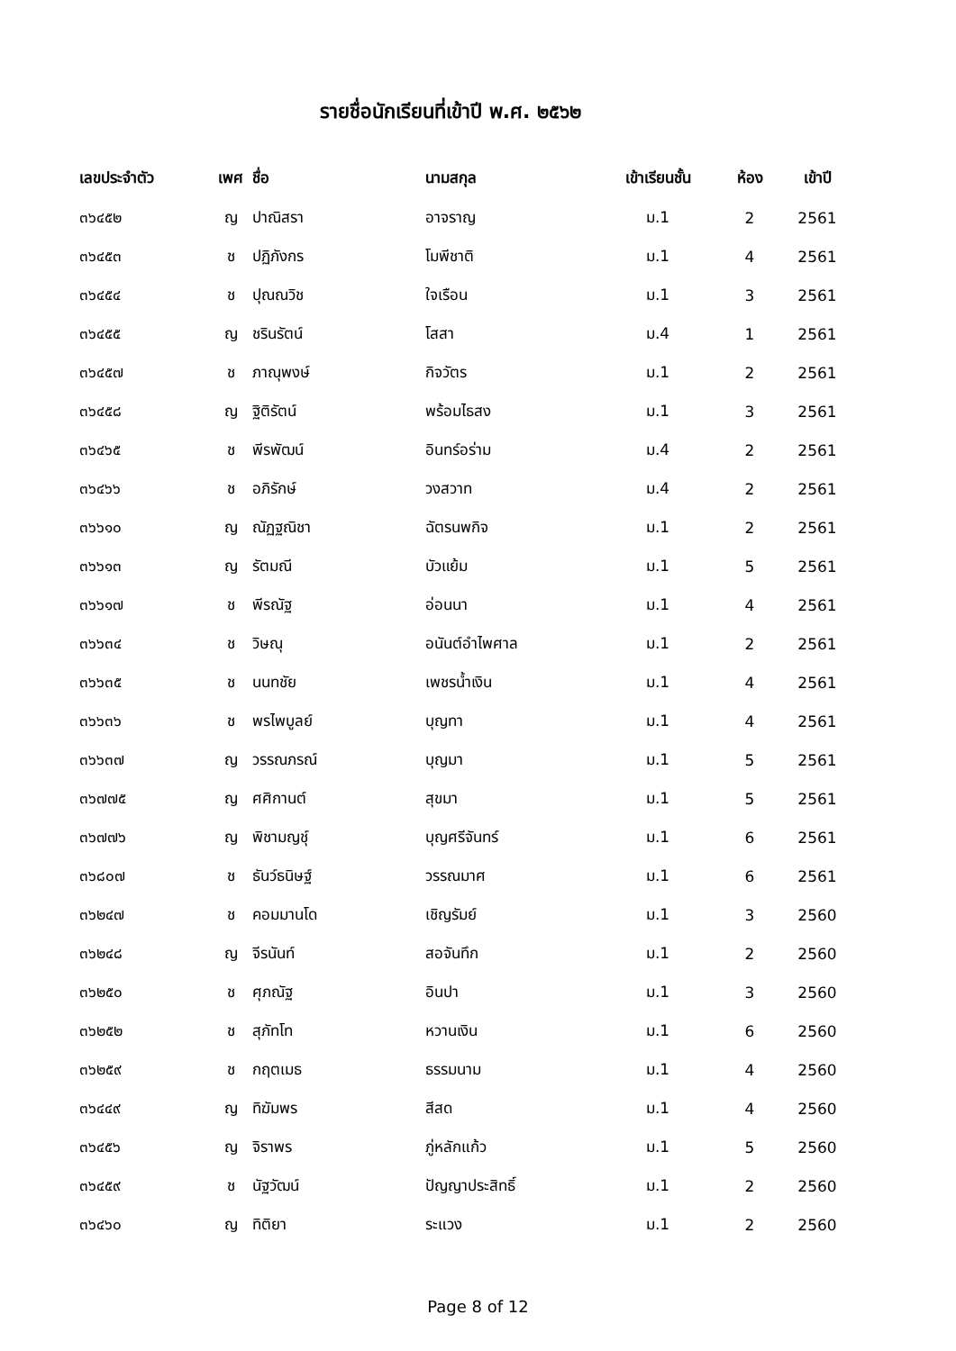รายชื่อนักเรียนที่เข้าปี พ.ศ. ๒๕๖๒
| เลขประจำตัว | เพศ | ชื่อ | นามสกุล | เข้าเรียนชั้น | ห้อง | เข้าปี |
| --- | --- | --- | --- | --- | --- | --- |
| ๓๖๔๕๒ | ญ | ปาณิสรา | อาจราญ | ม.1 | 2 | 2561 |
| ๓๖๔๕๓ | ช | ปฏิภังกร | โมพีชาติ | ม.1 | 4 | 2561 |
| ๓๖๔๕๔ | ช | ปุณณวิช | ใจเรือน | ม.1 | 3 | 2561 |
| ๓๖๔๕๕ | ญ | ชรินรัตน์ | โสสา | ม.4 | 1 | 2561 |
| ๓๖๔๕๗ | ช | ภาณุพงษ์ | กิจวัตร | ม.1 | 2 | 2561 |
| ๓๖๔๕๘ | ญ | ฐิติรัตน์ | พร้อมไธสง | ม.1 | 3 | 2561 |
| ๓๖๔๖๕ | ช | พีรพัฒน์ | อินทร์อร่าม | ม.4 | 2 | 2561 |
| ๓๖๔๖๖ | ช | อภิรักษ์ | วงสวาท | ม.4 | 2 | 2561 |
| ๓๖๖๑๐ | ญ | ณัฏฐณิชา | ฉัตรนพกิจ | ม.1 | 2 | 2561 |
| ๓๖๖๑๓ | ญ | รัตมณี | บัวแย้ม | ม.1 | 5 | 2561 |
| ๓๖๖๑๗ | ช | พีรณัฐ | อ่อนนา | ม.1 | 4 | 2561 |
| ๓๖๖๓๔ | ช | วิษณุ | อนันต์อำไพศาล | ม.1 | 2 | 2561 |
| ๓๖๖๓๕ | ช | นนทชัย | เพชรน้ำเงิน | ม.1 | 4 | 2561 |
| ๓๖๖๓๖ | ช | พรไพบูลย์ | บุญทา | ม.1 | 4 | 2561 |
| ๓๖๖๓๗ | ญ | วรรณภรณ์ | บุญมา | ม.1 | 5 | 2561 |
| ๓๖๗๗๕ | ญ | ศศิกานต์ | สุขมา | ม.1 | 5 | 2561 |
| ๓๖๗๗๖ | ญ | พิชามญชุ์ | บุญศรีจันทร์ | ม.1 | 6 | 2561 |
| ๓๖๘๐๗ | ช | ธันว์ธนิษฐ์ | วรรณมาศ | ม.1 | 6 | 2561 |
| ๓๖๒๔๗ | ช | คอมมานโด | เชิญรัมย์ | ม.1 | 3 | 2560 |
| ๓๖๒๔๘ | ญ | จีรนันท์ | สอจันทึก | ม.1 | 2 | 2560 |
| ๓๖๒๕๐ | ช | ศุภณัฐ | อินปา | ม.1 | 3 | 2560 |
| ๓๖๒๕๒ | ช | สุภัทโท | หวานเงิน | ม.1 | 6 | 2560 |
| ๓๖๒๕๙ | ช | กฤตเมธ | ธรรมนาม | ม.1 | 4 | 2560 |
| ๓๖๔๔๙ | ญ | ทิฆัมพร | สีสด | ม.1 | 4 | 2560 |
| ๓๖๔๕๖ | ญ | จิราพร | ภู่หลักแก้ว | ม.1 | 5 | 2560 |
| ๓๖๔๕๙ | ช | นัฐวัฒน์ | ปัญญาประสิทธิ์ | ม.1 | 2 | 2560 |
| ๓๖๔๖๐ | ญ | ทิติยา | ระแวง | ม.1 | 2 | 2560 |
Page 8 of 12